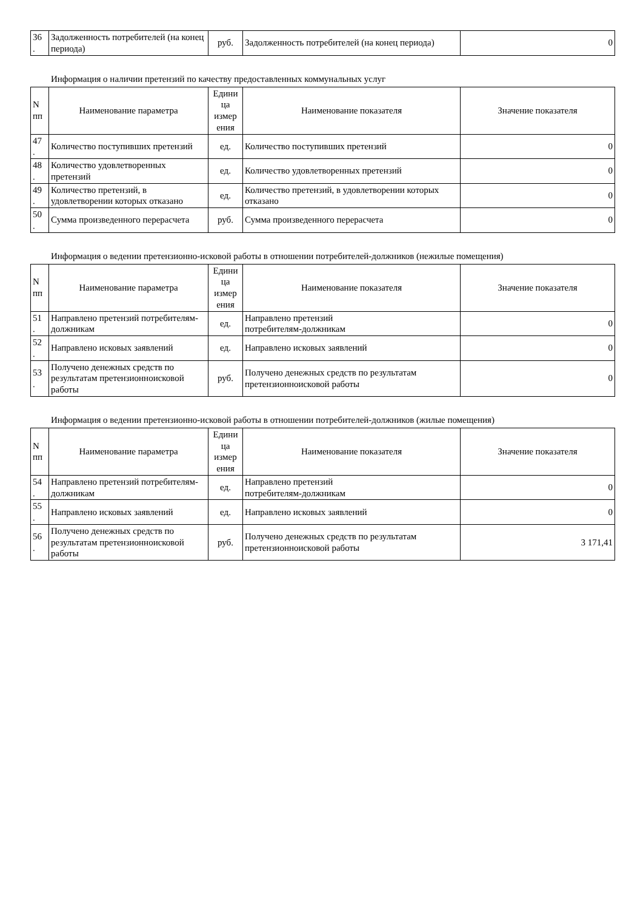| 36 . | Задолженность потребителей (на конец периода) | руб. | Задолженность потребителей (на конец периода) | 0 |
Информация о наличии претензий по качеству предоставленных коммунальных услуг
| N пп | Наименование параметра | Едини ца измер ения | Наименование показателя | Значение показателя |
| 47 . | Количество поступивших претензий | ед. | Количество поступивших претензий | 0 |
| 48 . | Количество удовлетворенных претензий | ед. | Количество удовлетворенных претензий | 0 |
| 49 . | Количество претензий, в удовлетворении которых отказано | ед. | Количество претензий, в удовлетворении которых отказано | 0 |
| 50 . | Сумма произведенного перерасчета | руб. | Сумма произведенного перерасчета | 0 |
Информация о ведении претензионно-исковой работы в отношении потребителей-должников (нежилые помещения)
| N пп | Наименование параметра | Едини ца измер ения | Наименование показателя | Значение показателя |
| 51 . | Направлено претензий потребителям-должникам | ед. | Направлено претензий потребителям-должникам | 0 |
| 52 . | Направлено исковых заявлений | ед. | Направлено исковых заявлений | 0 |
| 53 . | Получено денежных средств по результатам претензионноисковой работы | руб. | Получено денежных средств по результатам претензионноисковой работы | 0 |
Информация о ведении претензионно-исковой работы в отношении потребителей-должников (жилые помещения)
| N пп | Наименование параметра | Едини ца измер ения | Наименование показателя | Значение показателя |
| 54 . | Направлено претензий потребителям-должникам | ед. | Направлено претензий потребителям-должникам | 0 |
| 55 . | Направлено исковых заявлений | ед. | Направлено исковых заявлений | 0 |
| 56 . | Получено денежных средств по результатам претензионноисковой работы | руб. | Получено денежных средств по результатам претензионноисковой работы | 3 171,41 |